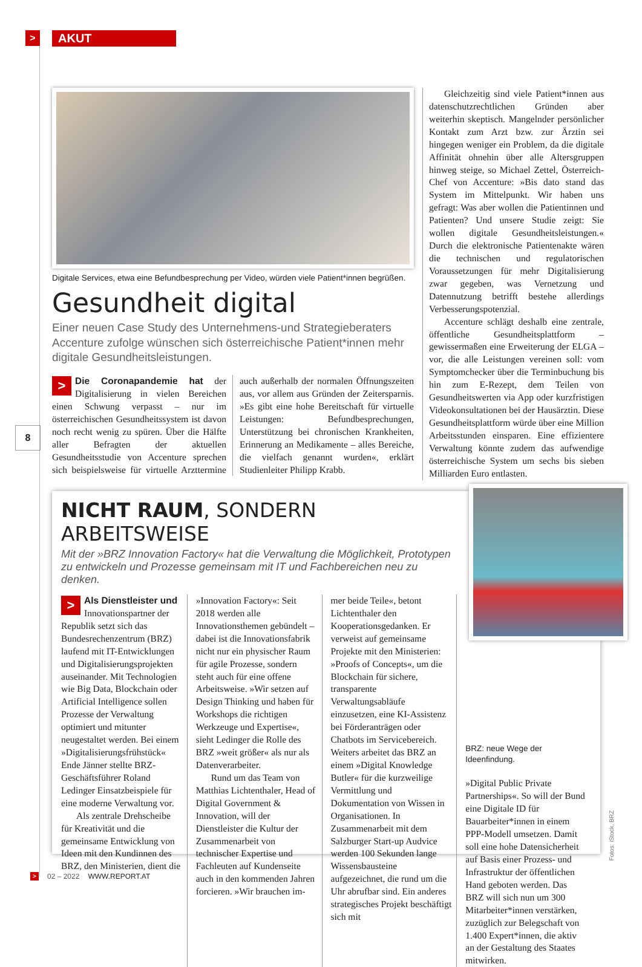>
AKUT
8
Digitale Services, etwa eine Befundbesprechung per Video, würden viele Patient*innen begrüßen.
Gesundheit digital
Einer neuen Case Study des Unternehmens-und Strategieberaters Accenture zufolge wünschen sich österreichische Patient*innen mehr digitale Gesundheitsleistungen.
> Die Coronapandemie hat der Digitalisierung in vielen Bereichen einen Schwung verpasst – nur im österreichischen Gesundheitssystem ist davon noch recht wenig zu spüren. Über die Hälfte aller Befragten der aktuellen Gesundheitsstudie von Accenture sprechen sich beispielsweise für virtuelle Arzttermine auch außerhalb der normalen Öffnungszeiten aus, vor allem aus Gründen der Zeitersparnis. »Es gibt eine hohe Bereitschaft für virtuelle Leistungen: Befundbesprechungen, Unterstützung bei chronischen Krankheiten, Erinnerung an Medikamente – alles Bereiche, die vielfach genannt wurden«, erklärt Studienleiter Philipp Krabb.
Gleichzeitig sind viele Patient*innen aus datenschutzrechtlichen Gründen aber weiterhin skeptisch. Mangelnder persönlicher Kontakt zum Arzt bzw. zur Ärztin sei hingegen weniger ein Problem, da die digitale Affinität ohnehin über alle Altersgruppen hinweg steige, so Michael Zettel, Österreich-Chef von Accenture: »Bis dato stand das System im Mittelpunkt. Wir haben uns gefragt: Was aber wollen die Patientinnen und Patienten? Und unsere Studie zeigt: Sie wollen digitale Gesundheitsleistungen.« Durch die elektronische Patientenakte wären die technischen und regulatorischen Voraussetzungen für mehr Digitalisierung zwar gegeben, was Vernetzung und Datennutzung betrifft bestehe allerdings Verbesserungspotenzial.
Accenture schlägt deshalb eine zentrale, öffentliche Gesundheitsplattform – gewissermaßen eine Erweiterung der ELGA – vor, die alle Leistungen vereinen soll: vom Symptomchecker über die Terminbuchung bis hin zum E-Rezept, dem Teilen von Gesundheitswerten via App oder kurzfristigen Videokonsultationen bei der Hausärztin. Diese Gesundheitsplattform würde über eine Million Arbeitsstunden einsparen. Eine effizientere Verwaltung könnte zudem das aufwendige österreichische System um sechs bis sieben Milliarden Euro entlasten.
NICHT RAUM, SONDERN ARBEITSWEISE
Mit der »BRZ Innovation Factory« hat die Verwaltung die Möglichkeit, Prototypen zu entwickeln und Prozesse gemeinsam mit IT und Fachbereichen neu zu denken.
> Als Dienstleister und Innovationspartner der Republik setzt sich das Bundesrechenzentrum (BRZ) laufend mit IT-Entwicklungen und Digitalisierungsprojekten auseinander. Mit Technologien wie Big Data, Blockchain oder Artificial Intelligence sollen Prozesse der Verwaltung optimiert und mitunter neugestaltet werden. Bei einem »Digitalisierungsfrühstück« Ende Jänner stellte BRZ-Geschäftsführer Roland Ledinger Einsatzbeispiele für eine moderne Verwaltung vor.
Als zentrale Drehscheibe für Kreativität und die gemeinsame Entwicklung von Ideen mit den Kundinnen des BRZ, den Ministerien, dient die
»Innovation Factory«: Seit 2018 werden alle Innovationsthemen gebündelt – dabei ist die Innovationsfabrik nicht nur ein physischer Raum für agile Prozesse, sondern steht auch für eine offene Arbeitsweise. »Wir setzen auf Design Thinking und haben für Workshops die richtigen Werkzeuge und Expertise«, sieht Ledinger die Rolle des BRZ »weit größer« als nur als Datenverarbeiter.
Rund um das Team von Matthias Lichtenthaler, Head of Digital Government & Innovation, will der Dienstleister die Kultur der Zusammenarbeit von technischer Expertise und Fachleuten auf Kundenseite auch in den kommenden Jahren forcieren. »Wir brauchen im-
mer beide Teile«, betont Lichtenthaler den Kooperationsgedanken. Er verweist auf gemeinsame Projekte mit den Ministerien: »Proofs of Concepts«, um die Blockchain für sichere, transparente Verwaltungsabläufe einzusetzen, eine KI-Assistenz bei Förderanträgen oder Chatbots im Servicebereich. Weiters arbeitet das BRZ an einem »Digital Knowledge Butler« für die kurzweilige Vermittlung und Dokumentation von Wissen in Organisationen. In Zusammenarbeit mit dem Salzburger Start-up Audvice werden 100 Sekunden lange Wissensbausteine aufgezeichnet, die rund um die Uhr abrufbar sind. Ein anderes strategisches Projekt beschäftigt sich mit
BRZ: neue Wege der Ideenfindung.
»Digital Public Private Partnerships«. So will der Bund eine Digitale ID für Bauarbeiter*innen in einem PPP-Modell umsetzen. Damit soll eine hohe Datensicherheit auf Basis einer Prozess- und Infrastruktur der öffentlichen Hand geboten werden. Das BRZ will sich nun um 300 Mitarbeiter*innen verstärken, zuzüglich zur Belegschaft von 1.400 Expert*innen, die aktiv an der Gestaltung des Staates mitwirken.
Fotos: iStock, BRZ
> 02 – 2022 WWW.REPORT.AT